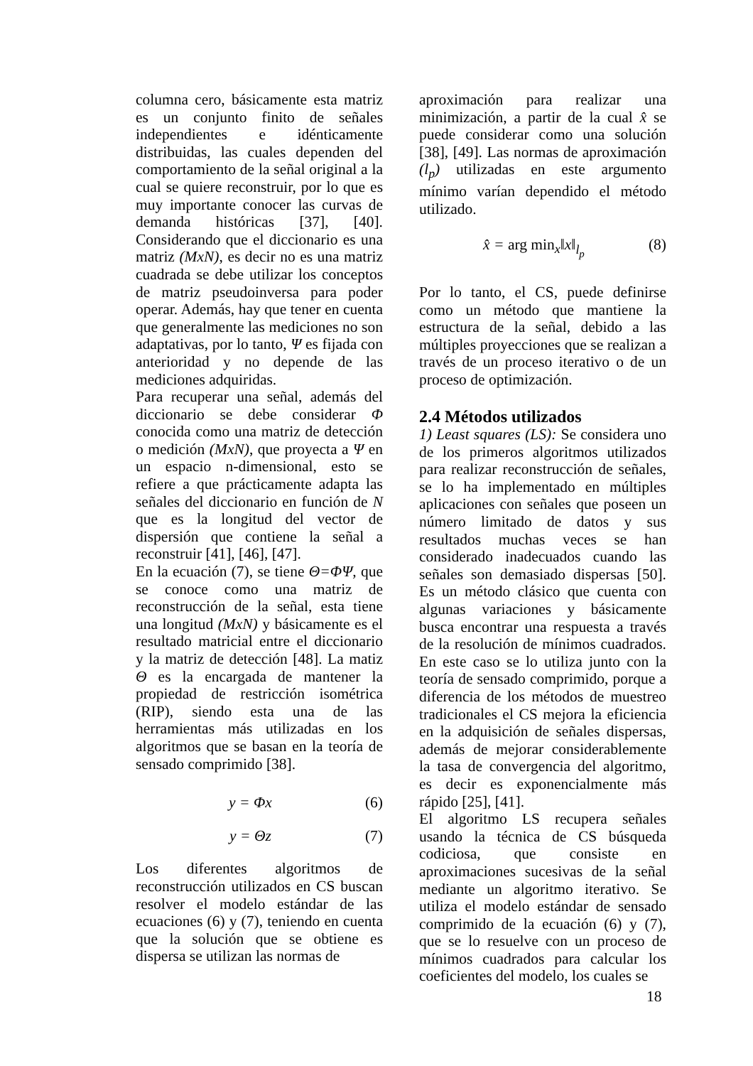columna cero, básicamente esta matriz es un conjunto finito de señales independientes e idénticamente distribuidas, las cuales dependen del comportamiento de la señal original a la cual se quiere reconstruir, por lo que es muy importante conocer las curvas de demanda históricas [37], [40]. Considerando que el diccionario es una matriz (MxN), es decir no es una matriz cuadrada se debe utilizar los conceptos de matriz pseudoinversa para poder operar. Además, hay que tener en cuenta que generalmente las mediciones no son adaptativas, por lo tanto, Ψ es fijada con anterioridad y no depende de las mediciones adquiridas.
Para recuperar una señal, además del diccionario se debe considerar Φ conocida como una matriz de detección o medición (MxN), que proyecta a Ψ en un espacio n-dimensional, esto se refiere a que prácticamente adapta las señales del diccionario en función de N que es la longitud del vector de dispersión que contiene la señal a reconstruir [41], [46], [47].
En la ecuación (7), se tiene Θ=ΦΨ, que se conoce como una matriz de reconstrucción de la señal, esta tiene una longitud (MxN) y básicamente es el resultado matricial entre el diccionario y la matriz de detección [48]. La matiz Θ es la encargada de mantener la propiedad de restricción isométrica (RIP), siendo esta una de las herramientas más utilizadas en los algoritmos que se basan en la teoría de sensado comprimido [38].
y = Φx (6)
y = Θz (7)
Los diferentes algoritmos de reconstrucción utilizados en CS buscan resolver el modelo estándar de las ecuaciones (6) y (7), teniendo en cuenta que la solución que se obtiene es dispersa se utilizan las normas de
aproximación para realizar una minimización, a partir de la cual x̂ se puede considerar como una solución [38], [49]. Las normas de aproximación (l<sub>p</sub>) utilizadas en este argumento mínimo varían dependido el método utilizado.
x̂ = arg min<sub>x</sub>‖x‖<sub>l<sub>p</sub></sub> (8)
Por lo tanto, el CS, puede definirse como un método que mantiene la estructura de la señal, debido a las múltiples proyecciones que se realizan a través de un proceso iterativo o de un proceso de optimización.
2.4 Métodos utilizados
1) Least squares (LS): Se considera uno de los primeros algoritmos utilizados para realizar reconstrucción de señales, se lo ha implementado en múltiples aplicaciones con señales que poseen un número limitado de datos y sus resultados muchas veces se han considerado inadecuados cuando las señales son demasiado dispersas [50]. Es un método clásico que cuenta con algunas variaciones y básicamente busca encontrar una respuesta a través de la resolución de mínimos cuadrados. En este caso se lo utiliza junto con la teoría de sensado comprimido, porque a diferencia de los métodos de muestreo tradicionales el CS mejora la eficiencia en la adquisición de señales dispersas, además de mejorar considerablemente la tasa de convergencia del algoritmo, es decir es exponencialmente más rápido [25], [41].
El algoritmo LS recupera señales usando la técnica de CS búsqueda codiciosa, que consiste en aproximaciones sucesivas de la señal mediante un algoritmo iterativo. Se utiliza el modelo estándar de sensado comprimido de la ecuación (6) y (7), que se lo resuelve con un proceso de mínimos cuadrados para calcular los coeficientes del modelo, los cuales se
18